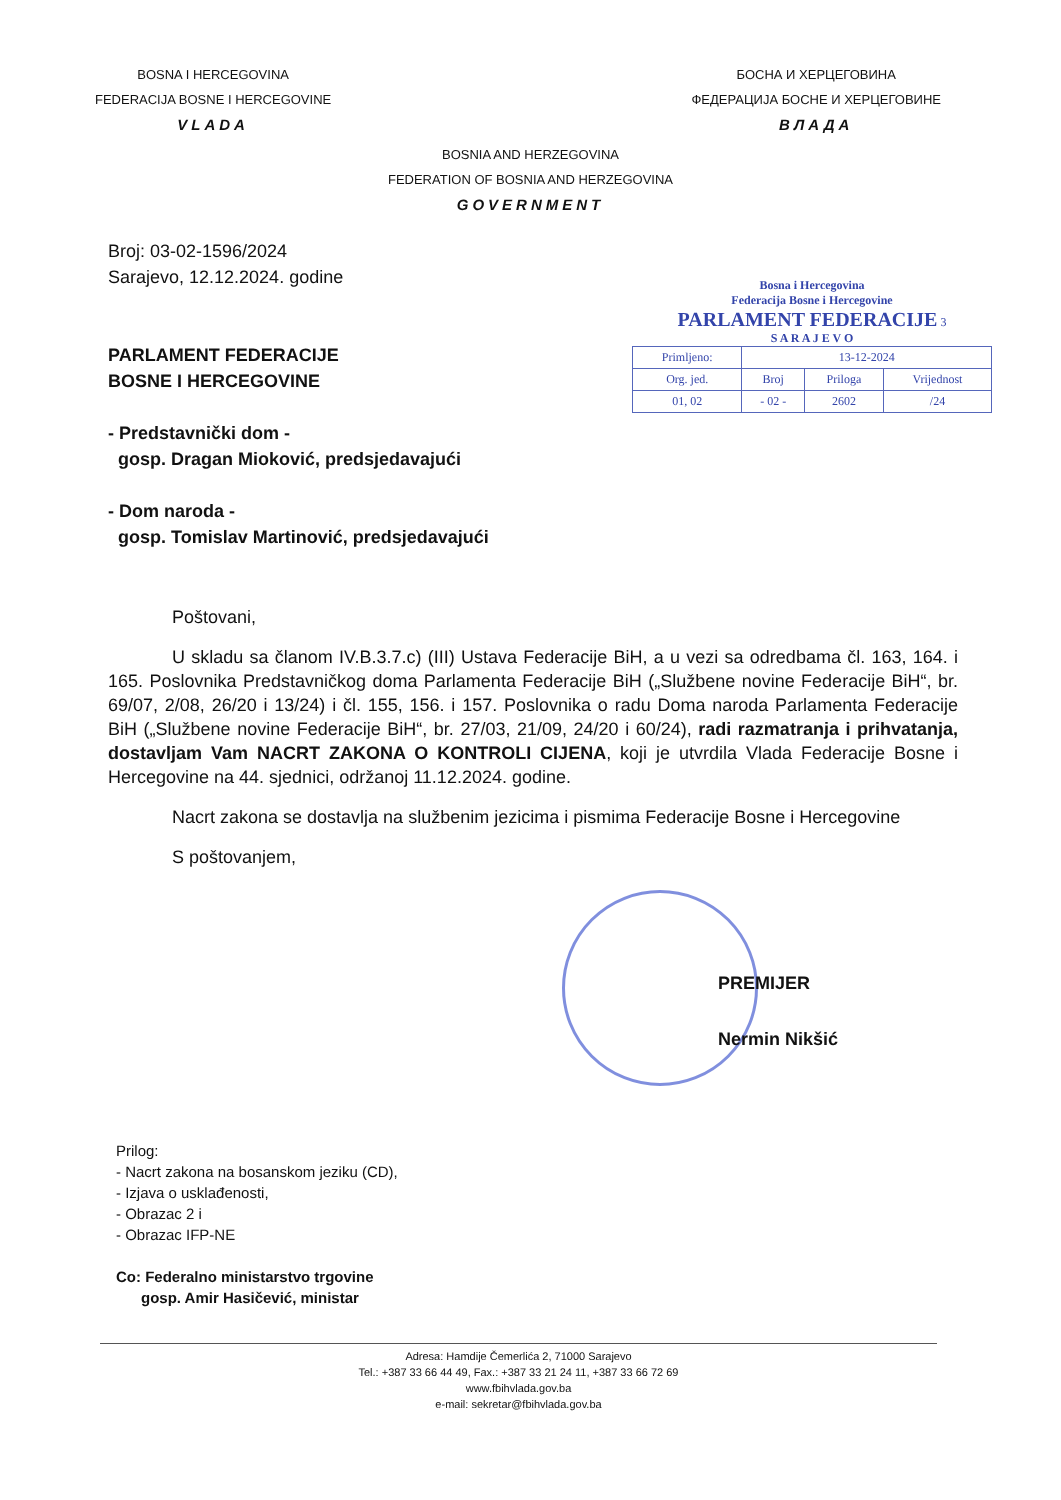BOSNA I HERCEGOVINA
FEDERACIJA BOSNE I HERCEGOVINE
VLADA
БОСНА И ХЕРЦЕГОВИНА
ФЕДЕРАЦИЈА БОСНЕ И ХЕРЦЕГОВИНЕ
ВЛАДА
BOSNIA AND HERZEGOVINA
FEDERATION OF BOSNIA AND HERZEGOVINA
GOVERNMENT
Broj: 03-02-1596/2024
Sarajevo, 12.12.2024. godine
PARLAMENT FEDERACIJE
BOSNE I HERCEGOVINE
- Predstavnički dom -
gosp. Dragan Mioković, predsjedavajući
- Dom naroda -
gosp. Tomislav Martinović, predsjedavajući
Bosna i Hercegovina
Federacija Bosne i Hercegovine
PARLAMENT FEDERACIJE 3
S A R A J E V O
| Primljeno: | 13-12-2024 | | |
| Org. jed. | Broj | Priloga | Vrijednost |
| 01, 02 | - 02 - | 2602 | /24 |
Poštovani,
U skladu sa članom IV.B.3.7.c) (III) Ustava Federacije BiH, a u vezi sa odredbama čl. 163, 164. i 165. Poslovnika Predstavničkog doma Parlamenta Federacije BiH („Službene novine Federacije BiH“, br. 69/07, 2/08, 26/20 i 13/24) i čl. 155, 156. i 157. Poslovnika o radu Doma naroda Parlamenta Federacije BiH („Službene novine Federacije BiH“, br. 27/03, 21/09, 24/20 i 60/24), radi razmatranja i prihvatanja, dostavljam Vam NACRT ZAKONA O KONTROLI CIJENA, koji je utvrdila Vlada Federacije Bosne i Hercegovine na 44. sjednici, održanoj 11.12.2024. godine.
Nacrt zakona se dostavlja na službenim jezicima i pismima Federacije Bosne i Hercegovine
S poštovanjem,
PREMIJER
Nermin Nikšić
Prilog:
- Nacrt zakona na bosanskom jeziku (CD),
- Izjava o usklađenosti,
- Obrazac 2 i
- Obrazac IFP-NE
Co: Federalno ministarstvo trgovine
gosp. Amir Hasičević, ministar
Adresa: Hamdije Čemerlića 2, 71000 Sarajevo
Tel.: +387 33 66 44 49, Fax.: +387 33 21 24 11, +387 33 66 72 69
www.fbihvlada.gov.ba
e-mail: sekretar@fbihvlada.gov.ba